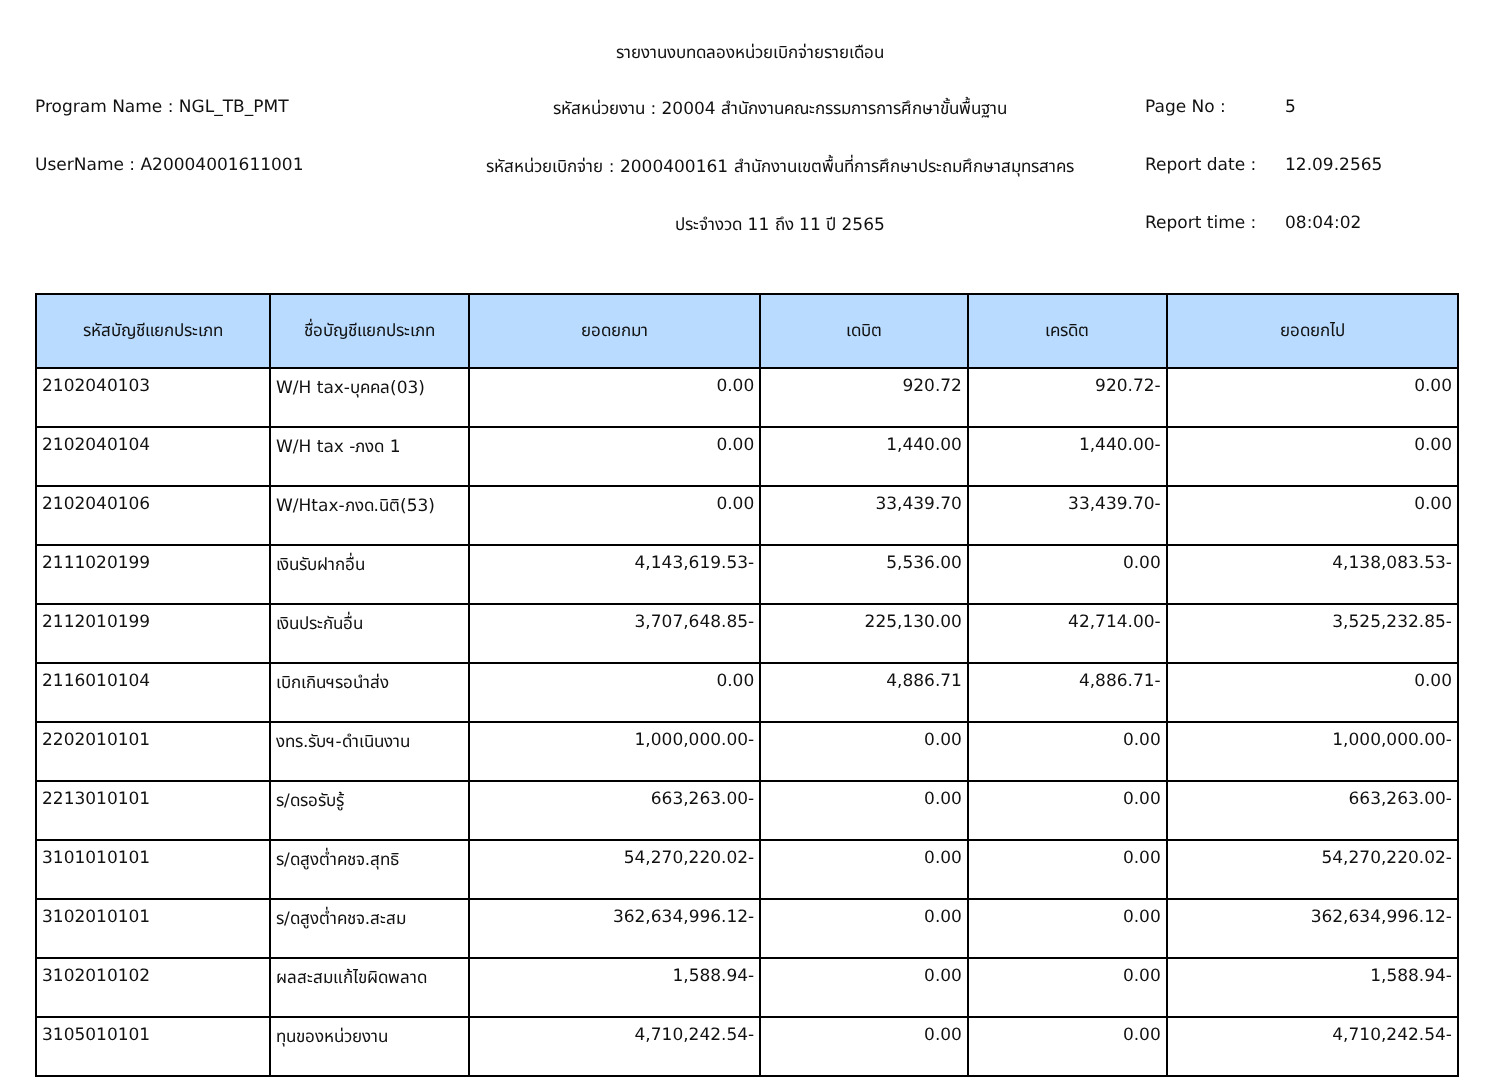รายงานงบทดลองหน่วยเบิกจ่ายรายเดือน
Program Name : NGL_TB_PMT
รหัสหน่วยงาน : 20004 สำนักงานคณะกรรมการการศึกษาขั้นพื้นฐาน
Page No :
5
UserName : A20004001611001
รหัสหน่วยเบิกจ่าย : 2000400161 สำนักงานเขตพื้นที่การศึกษาประถมศึกษาสมุทรสาคร
Report date :
12.09.2565
ประจำงวด 11 ถึง 11 ปี 2565
Report time :
08:04:02
| รหัสบัญชีแยกประเภท | ชื่อบัญชีแยกประเภท | ยอดยกมา | เดบิต | เครดิต | ยอดยกไป |
| --- | --- | --- | --- | --- | --- |
| 2102040103 | W/H tax-บุคคล(03) | 0.00 | 920.72 | 920.72- | 0.00 |
| 2102040104 | W/H tax -ภงด 1 | 0.00 | 1,440.00 | 1,440.00- | 0.00 |
| 2102040106 | W/Htax-ภงด.นิติ(53) | 0.00 | 33,439.70 | 33,439.70- | 0.00 |
| 2111020199 | เงินรับฝากอื่น | 4,143,619.53- | 5,536.00 | 0.00 | 4,138,083.53- |
| 2112010199 | เงินประกันอื่น | 3,707,648.85- | 225,130.00 | 42,714.00- | 3,525,232.85- |
| 2116010104 | เบิกเกินฯรอนำส่ง | 0.00 | 4,886.71 | 4,886.71- | 0.00 |
| 2202010101 | งทร.รับฯ-ดำเนินงาน | 1,000,000.00- | 0.00 | 0.00 | 1,000,000.00- |
| 2213010101 | ร/ดรอรับรู้ | 663,263.00- | 0.00 | 0.00 | 663,263.00- |
| 3101010101 | ร/ดสูงต่ำคชจ.สุทธิ | 54,270,220.02- | 0.00 | 0.00 | 54,270,220.02- |
| 3102010101 | ร/ดสูงต่ำคชจ.สะสม | 362,634,996.12- | 0.00 | 0.00 | 362,634,996.12- |
| 3102010102 | ผลสะสมแก้ไขผิดพลาด | 1,588.94- | 0.00 | 0.00 | 1,588.94- |
| 3105010101 | ทุนของหน่วยงาน | 4,710,242.54- | 0.00 | 0.00 | 4,710,242.54- |